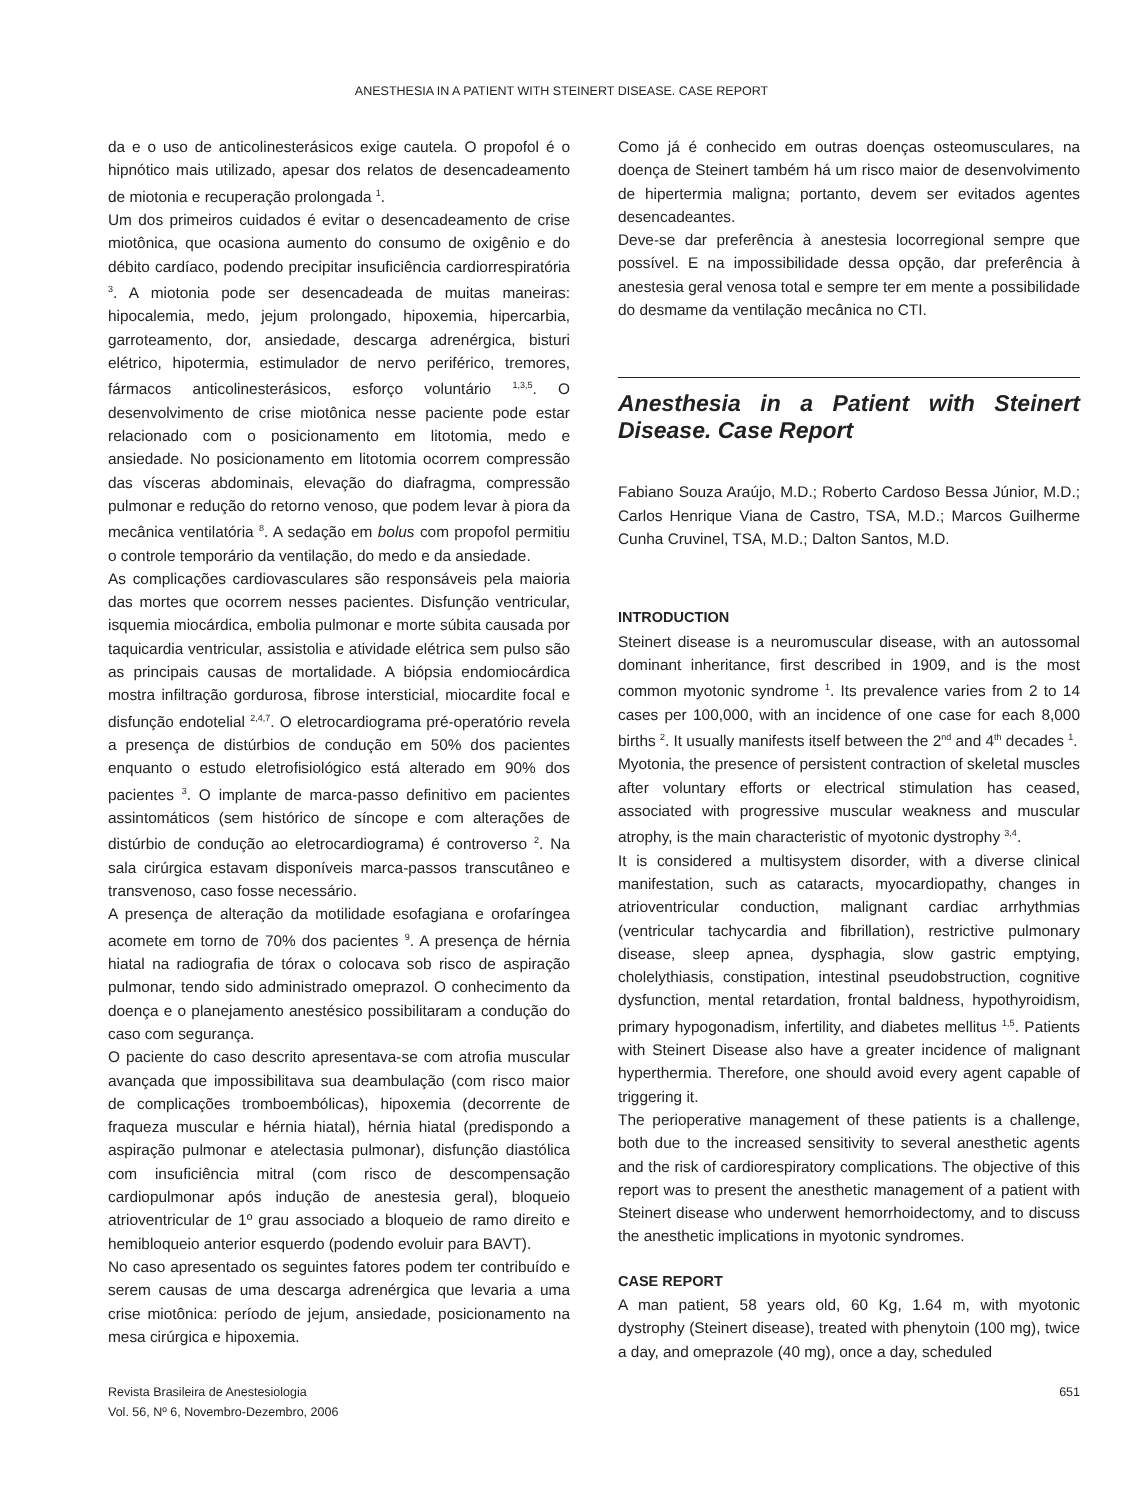ANESTHESIA IN A PATIENT WITH STEINERT DISEASE. CASE REPORT
da e o uso de anticolinesterásicos exige cautela. O propofol é o hipnótico mais utilizado, apesar dos relatos de desencadeamento de miotonia e recuperação prolongada <sup>1</sup>.
Um dos primeiros cuidados é evitar o desencadeamento de crise miotônica, que ocasiona aumento do consumo de oxigênio e do débito cardíaco, podendo precipitar insuficiência cardiorrespiratória <sup>3</sup>. A miotonia pode ser desencadeada de muitas maneiras: hipocalemia, medo, jejum prolongado, hipoxemia, hipercarbia, garroteamento, dor, ansiedade, descarga adrenérgica, bisturi elétrico, hipotermia, estimulador de nervo periférico, tremores, fármacos anticolinesterásicos, esforço voluntário <sup>1,3,5</sup>. O desenvolvimento de crise miotônica nesse paciente pode estar relacionado com o posicionamento em litotomia, medo e ansiedade. No posicionamento em litotomia ocorrem compressão das vísceras abdominais, elevação do diafragma, compressão pulmonar e redução do retorno venoso, que podem levar à piora da mecânica ventilatória <sup>8</sup>. A sedação em bolus com propofol permitiu o controle temporário da ventilação, do medo e da ansiedade.
As complicações cardiovasculares são responsáveis pela maioria das mortes que ocorrem nesses pacientes. Disfunção ventricular, isquemia miocárdica, embolia pulmonar e morte súbita causada por taquicardia ventricular, assistolia e atividade elétrica sem pulso são as principais causas de mortalidade. A biópsia endomiocárdica mostra infiltração gordurosa, fibrose intersticial, miocardite focal e disfunção endotelial <sup>2,4,7</sup>. O eletrocardiograma pré-operatório revela a presença de distúrbios de condução em 50% dos pacientes enquanto o estudo eletrofisiológico está alterado em 90% dos pacientes <sup>3</sup>. O implante de marca-passo definitivo em pacientes assintomáticos (sem histórico de síncope e com alterações de distúrbio de condução ao eletrocardiograma) é controverso <sup>2</sup>. Na sala cirúrgica estavam disponíveis marca-passos transcutâneo e transvenoso, caso fosse necessário.
A presença de alteração da motilidade esofagiana e orofaríngea acomete em torno de 70% dos pacientes <sup>9</sup>. A presença de hérnia hiatal na radiografia de tórax o colocava sob risco de aspiração pulmonar, tendo sido administrado omeprazol. O conhecimento da doença e o planejamento anestésico possibilitaram a condução do caso com segurança.
O paciente do caso descrito apresentava-se com atrofia muscular avançada que impossibilitava sua deambulação (com risco maior de complicações tromboembólicas), hipoxemia (decorrente de fraqueza muscular e hérnia hiatal), hérnia hiatal (predispondo a aspiração pulmonar e atelectasia pulmonar), disfunção diastólica com insuficiência mitral (com risco de descompensação cardiopulmonar após indução de anestesia geral), bloqueio atrioventricular de 1º grau associado a bloqueio de ramo direito e hemibloqueio anterior esquerdo (podendo evoluir para BAVT).
No caso apresentado os seguintes fatores podem ter contribuído e serem causas de uma descarga adrenérgica que levaria a uma crise miotônica: período de jejum, ansiedade, posicionamento na mesa cirúrgica e hipoxemia.
Como já é conhecido em outras doenças osteomusculares, na doença de Steinert também há um risco maior de desenvolvimento de hipertermia maligna; portanto, devem ser evitados agentes desencadeantes.
Deve-se dar preferência à anestesia locorregional sempre que possível. E na impossibilidade dessa opção, dar preferência à anestesia geral venosa total e sempre ter em mente a possibilidade do desmame da ventilação mecânica no CTI.
Anesthesia in a Patient with Steinert Disease. Case Report
Fabiano Souza Araújo, M.D.; Roberto Cardoso Bessa Júnior, M.D.; Carlos Henrique Viana de Castro, TSA, M.D.; Marcos Guilherme Cunha Cruvinel, TSA, M.D.; Dalton Santos, M.D.
INTRODUCTION
Steinert disease is a neuromuscular disease, with an autossomal dominant inheritance, first described in 1909, and is the most common myotonic syndrome <sup>1</sup>. Its prevalence varies from 2 to 14 cases per 100,000, with an incidence of one case for each 8,000 births <sup>2</sup>. It usually manifests itself between the 2<sup>nd</sup> and 4<sup>th</sup> decades <sup>1</sup>.
Myotonia, the presence of persistent contraction of skeletal muscles after voluntary efforts or electrical stimulation has ceased, associated with progressive muscular weakness and muscular atrophy, is the main characteristic of myotonic dystrophy <sup>3,4</sup>.
It is considered a multisystem disorder, with a diverse clinical manifestation, such as cataracts, myocardiopathy, changes in atrioventricular conduction, malignant cardiac arrhythmias (ventricular tachycardia and fibrillation), restrictive pulmonary disease, sleep apnea, dysphagia, slow gastric emptying, cholelythiasis, constipation, intestinal pseudobstruction, cognitive dysfunction, mental retardation, frontal baldness, hypothyroidism, primary hypogonadism, infertility, and diabetes mellitus <sup>1,5</sup>. Patients with Steinert Disease also have a greater incidence of malignant hyperthermia. Therefore, one should avoid every agent capable of triggering it.
The perioperative management of these patients is a challenge, both due to the increased sensitivity to several anesthetic agents and the risk of cardiorespiratory complications. The objective of this report was to present the anesthetic management of a patient with Steinert disease who underwent hemorrhoidectomy, and to discuss the anesthetic implications in myotonic syndromes.
CASE REPORT
A man patient, 58 years old, 60 Kg, 1.64 m, with myotonic dystrophy (Steinert disease), treated with phenytoin (100 mg), twice a day, and omeprazole (40 mg), once a day, scheduled
Revista Brasileira de Anestesiologia
Vol. 56, Nº 6, Novembro-Dezembro, 2006
651